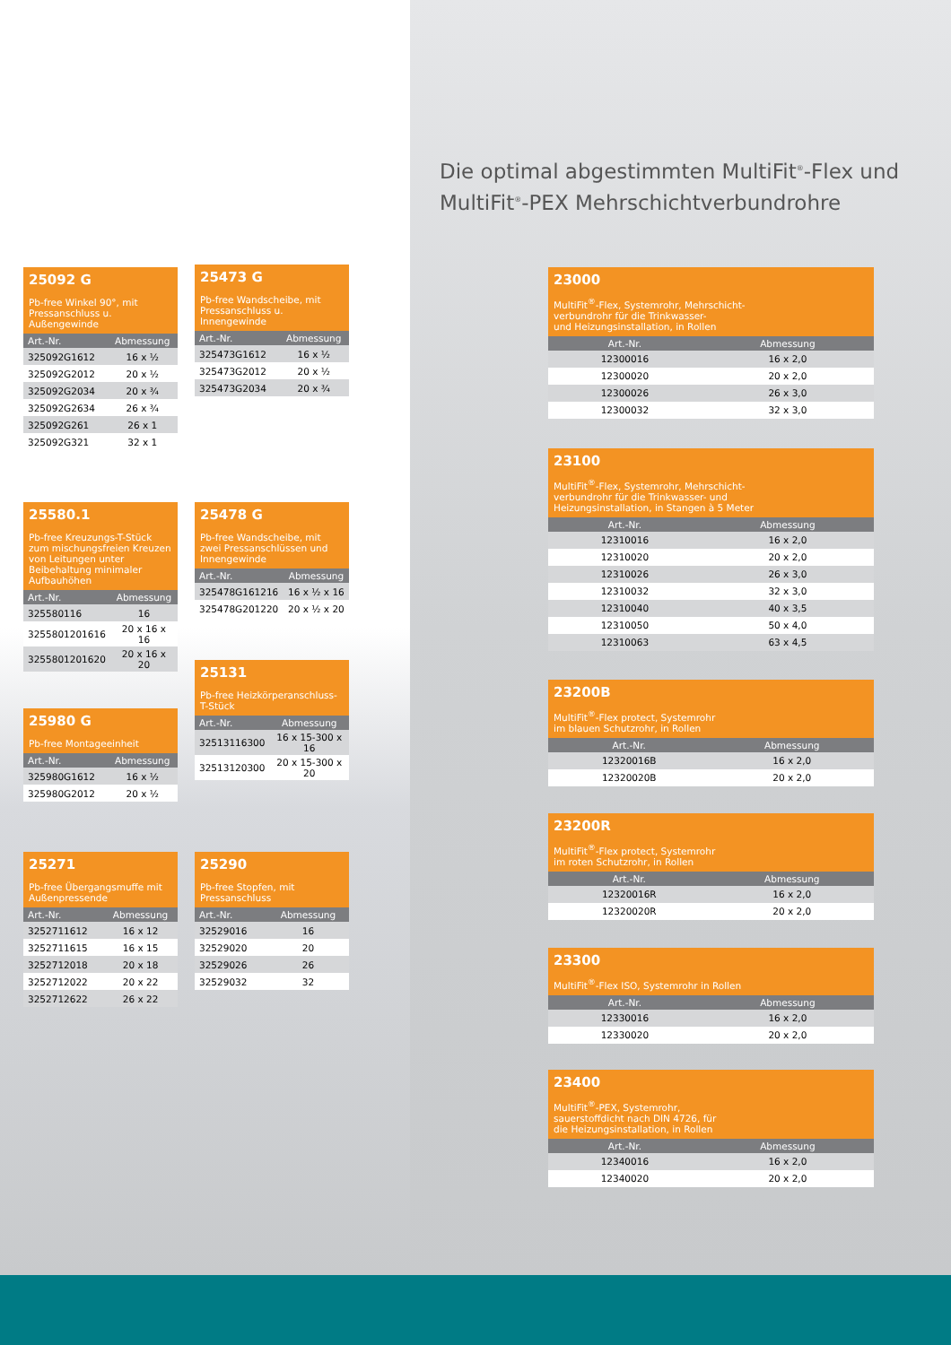Die optimal abgestimmten MultiFit<sup>®</sup>-Flex und
MultiFit<sup>®</sup>-PEX Mehrschichtverbundrohre
25092 G
Pb-free Winkel 90°, mit Pressanschluss u. Außengewinde
| Art.-Nr. | Abmessung |
| --- | --- |
| 325092G1612 | 16 x ½ |
| 325092G2012 | 20 x ½ |
| 325092G2034 | 20 x ¾ |
| 325092G2634 | 26 x ¾ |
| 325092G261 | 26 x 1 |
| 325092G321 | 32 x 1 |
25473 G
Pb-free Wandscheibe, mit Pressanschluss u. Innengewinde
| Art.-Nr. | Abmessung |
| --- | --- |
| 325473G1612 | 16 x ½ |
| 325473G2012 | 20 x ½ |
| 325473G2034 | 20 x ¾ |
25580.1
Pb-free Kreuzungs-T-Stück zum mischungsfreien Kreuzen von Leitungen unter Beibehaltung minimaler Aufbauhöhen
| Art.-Nr. | Abmessung |
| --- | --- |
| 325580116 | 16 |
| 3255801201616 | 20 x 16 x 16 |
| 3255801201620 | 20 x 16 x 20 |
25478 G
Pb-free Wandscheibe, mit zwei Pressanschlüssen und Innengewinde
| Art.-Nr. | Abmessung |
| --- | --- |
| 325478G161216 | 16 x ½ x 16 |
| 325478G201220 | 20 x ½ x 20 |
25131
Pb-free Heizkörperanschluss-T-Stück
| Art.-Nr. | Abmessung |
| --- | --- |
| 32513116300 | 16 x 15-300 x 16 |
| 32513120300 | 20 x 15-300 x 20 |
25980 G
Pb-free Montageeinheit
| Art.-Nr. | Abmessung |
| --- | --- |
| 325980G1612 | 16 x ½ |
| 325980G2012 | 20 x ½ |
25271
Pb-free Übergangsmuffe mit Außenpressende
| Art.-Nr. | Abmessung |
| --- | --- |
| 3252711612 | 16 x 12 |
| 3252711615 | 16 x 15 |
| 3252712018 | 20 x 18 |
| 3252712022 | 20 x 22 |
| 3252712622 | 26 x 22 |
25290
Pb-free Stopfen, mit Pressanschluss
| Art.-Nr. | Abmessung |
| --- | --- |
| 32529016 | 16 |
| 32529020 | 20 |
| 32529026 | 26 |
| 32529032 | 32 |
23000
MultiFit<sup>®</sup>-Flex, Systemrohr, Mehrschicht-
verbundrohr für die Trinkwasser-
und Heizungsinstallation, in Rollen
| Art.-Nr. | Abmessung |
| --- | --- |
| 12300016 | 16 x 2,0 |
| 12300020 | 20 x 2,0 |
| 12300026 | 26 x 3,0 |
| 12300032 | 32 x 3,0 |
23100
MultiFit<sup>®</sup>-Flex, Systemrohr, Mehrschicht-
verbundrohr für die Trinkwasser- und
Heizungsinstallation, in Stangen à 5 Meter
| Art.-Nr. | Abmessung |
| --- | --- |
| 12310016 | 16 x 2,0 |
| 12310020 | 20 x 2,0 |
| 12310026 | 26 x 3,0 |
| 12310032 | 32 x 3,0 |
| 12310040 | 40 x 3,5 |
| 12310050 | 50 x 4,0 |
| 12310063 | 63 x 4,5 |
23200B
MultiFit<sup>®</sup>-Flex protect, Systemrohr
im blauen Schutzrohr, in Rollen
| Art.-Nr. | Abmessung |
| --- | --- |
| 12320016B | 16 x 2,0 |
| 12320020B | 20 x 2,0 |
23200R
MultiFit<sup>®</sup>-Flex protect, Systemrohr
im roten Schutzrohr, in Rollen
| Art.-Nr. | Abmessung |
| --- | --- |
| 12320016R | 16 x 2,0 |
| 12320020R | 20 x 2,0 |
23300
MultiFit<sup>®</sup>-Flex ISO, Systemrohr in Rollen
| Art.-Nr. | Abmessung |
| --- | --- |
| 12330016 | 16 x 2,0 |
| 12330020 | 20 x 2,0 |
23400
MultiFit<sup>®</sup>-PEX, Systemrohr,
sauerstoffdicht nach DIN 4726, für
die Heizungsinstallation, in Rollen
| Art.-Nr. | Abmessung |
| --- | --- |
| 12340016 | 16 x 2,0 |
| 12340020 | 20 x 2,0 |